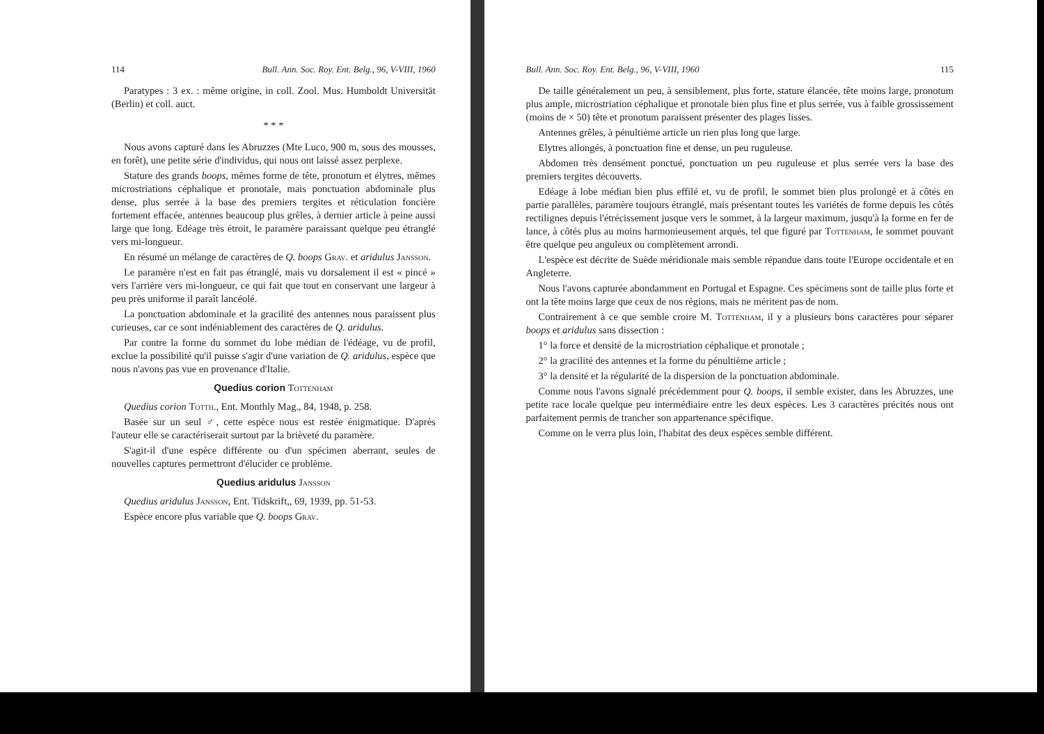114 Bull. Ann. Soc. Roy. Ent. Belg., 96, V-VIII, 1960
Paratypes : 3 ex. : même origine, in coll. Zool. Mus. Humboldt Universität (Berlin) et coll. auct.
* * *
Nous avons capturé dans les Abruzzes (Mte Luco, 900 m, sous des mousses, en forêt), une petite série d'individus, qui nous ont laissé assez perplexe.
Stature des grands boops, mêmes forme de tête, pronotum et élytres, mêmes microstriations céphalique et pronotale, mais ponctuation abdominale plus dense, plus serrée à la base des premiers tergites et réticulation foncière fortement effacée, antennes beaucoup plus grêles, à dernier article à peine aussi large que long. Edéage très étroit, le paramère paraissant quelque peu étranglé vers mi-longueur.
En résumé un mélange de caractères de Q. boops Grav. et aridulus Jansson.
Le paramère n'est en fait pas étranglé, mais vu dorsalement il est « pincé » vers l'arrière vers mi-longueur, ce qui fait que tout en conservant une largeur à peu près uniforme il paraît lancéolé.
La ponctuation abdominale et la gracilité des antennes nous paraissent plus curieuses, car ce sont indéniablement des caractères de Q. aridulus.
Par contre la forme du sommet du lobe médian de l'édéage, vu de profil, exclue la possibilité qu'il puisse s'agir d'une variation de Q. aridulus, espèce que nous n'avons pas vue en provenance d'Italie.
Quedius corion Tottenham
Quedius corion Totth., Ent. Monthly Mag., 84, 1948, p. 258.
Basée sur un seul ♂, cette espèce nous est restée énigmatique. D'après l'auteur elle se caractériserait surtout par la brièveté du paramère.
S'agit-il d'une espèce différente ou d'un spécimen aberrant, seules de nouvelles captures permettront d'élucider ce problème.
Quedius aridulus Jansson
Quedius aridulus Jansson, Ent. Tidskrift,, 69, 1939, pp. 51-53.
Espèce encore plus variable que Q. boops Grav.
Bull. Ann. Soc. Roy. Ent. Belg., 96, V-VIII, 1960 115
De taille généralement un peu, à sensiblement, plus forte, stature élancée, tête moins large, pronotum plus ample, microstriation céphalique et pronotale bien plus fine et plus serrée, vus à faible grossissement (moins de × 50) tête et pronotum paraissent présenter des plages lisses.
Antennes grêles, à pénultième article un rien plus long que large.
Elytres allongés, à ponctuation fine et dense, un peu ruguleuse.
Abdomen très densément ponctué, ponctuation un peu ruguleuse et plus serrée vers la base des premiers tergites découverts.
Edéage à lobe médian bien plus effilé et, vu de profil, le sommet bien plus prolongé et à côtés en partie parallèles, paramère toujours étranglé, mais présentant toutes les variétés de forme depuis les côtés rectilignes depuis l'étrécissement jusque vers le sommet, à la largeur maximum, jusqu'à la forme en fer de lance, à côtés plus au moins harmonieusement arqués, tel que figuré par Tottenham, le sommet pouvant être quelque peu anguleux ou complètement arrondi.
L'espèce est décrite de Suède méridionale mais semble répandue dans toute l'Europe occidentale et en Angleterre.
Nous l'avons capturée abondamment en Portugal et Espagne. Ces spécimens sont de taille plus forte et ont la tête moins large que ceux de nos régions, mais ne méritent pas de nom.
Contrairement à ce que semble croire M. Tottenham, il y a plusieurs bons caractères pour séparer boops et aridulus sans dissection :
1° la force et densité de la microstriation céphalique et pronotale ;
2° la gracilité des antennes et la forme du pénultième article ;
3° la densité et la régularité de la dispersion de la ponctuation abdominale.
Comme nous l'avons signalé précédemment pour Q. boops, il semble exister, dans les Abruzzes, une petite race locale quelque peu intermédiaire entre les deux espèces. Les 3 caractères précités nous ont parfaitement permis de trancher son appartenance spécifique.
Comme on le verra plus loin, l'habitat des deux espèces semble différent.